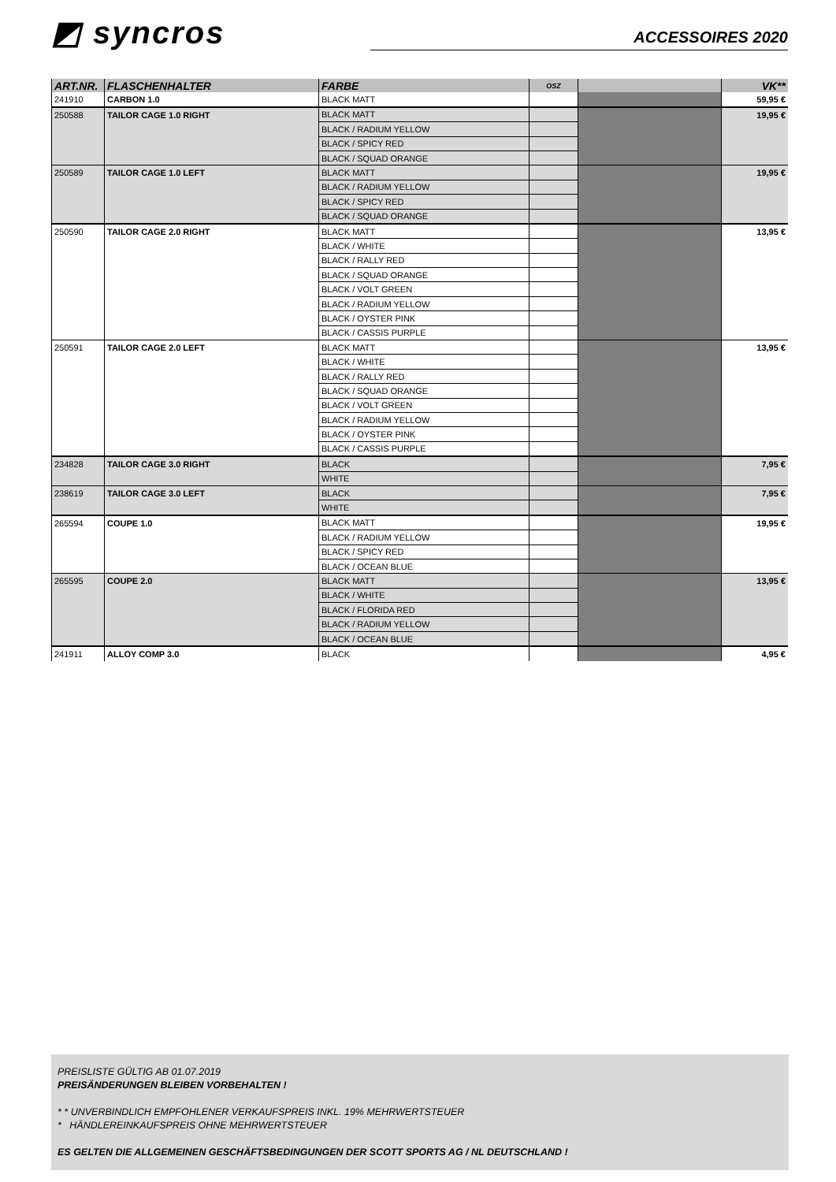◩ syncros
ACCESSOIRES 2020
| ART.NR. | FLASCHENHALTER | FARBE | OSZ | | VK** |
| --- | --- | --- | --- | --- | --- |
| 241910 | CARBON 1.0 | BLACK MATT | | | 59,95 € |
| 250588 | TAILOR CAGE 1.0 RIGHT | BLACK MATT | | | 19,95 € |
| | | BLACK / RADIUM YELLOW | | | |
| | | BLACK / SPICY RED | | | |
| | | BLACK / SQUAD ORANGE | | | |
| 250589 | TAILOR CAGE 1.0 LEFT | BLACK MATT | | | 19,95 € |
| | | BLACK / RADIUM YELLOW | | | |
| | | BLACK / SPICY RED | | | |
| | | BLACK / SQUAD ORANGE | | | |
| 250590 | TAILOR CAGE 2.0 RIGHT | BLACK MATT | | | 13,95 € |
| | | BLACK / WHITE | | | |
| | | BLACK / RALLY RED | | | |
| | | BLACK / SQUAD ORANGE | | | |
| | | BLACK / VOLT GREEN | | | |
| | | BLACK / RADIUM YELLOW | | | |
| | | BLACK / OYSTER PINK | | | |
| | | BLACK / CASSIS PURPLE | | | |
| 250591 | TAILOR CAGE 2.0 LEFT | BLACK MATT | | | 13,95 € |
| | | BLACK / WHITE | | | |
| | | BLACK / RALLY RED | | | |
| | | BLACK / SQUAD ORANGE | | | |
| | | BLACK / VOLT GREEN | | | |
| | | BLACK / RADIUM YELLOW | | | |
| | | BLACK / OYSTER PINK | | | |
| | | BLACK / CASSIS PURPLE | | | |
| 234828 | TAILOR CAGE 3.0 RIGHT | BLACK | | | 7,95 € |
| | | WHITE | | | |
| 238619 | TAILOR CAGE 3.0 LEFT | BLACK | | | 7,95 € |
| | | WHITE | | | |
| 265594 | COUPE 1.0 | BLACK MATT | | | 19,95 € |
| | | BLACK / RADIUM YELLOW | | | |
| | | BLACK / SPICY RED | | | |
| | | BLACK / OCEAN BLUE | | | |
| 265595 | COUPE 2.0 | BLACK MATT | | | 13,95 € |
| | | BLACK / WHITE | | | |
| | | BLACK / FLORIDA RED | | | |
| | | BLACK / RADIUM YELLOW | | | |
| | | BLACK / OCEAN BLUE | | | |
| 241911 | ALLOY COMP 3.0 | BLACK | | | 4,95 € |
PREISLISTE GÜLTIG AB 01.07.2019
PREISÄNDERUNGEN BLEIBEN VORBEHALTEN !
* * UNVERBINDLICH EMPFOHLENER VERKAUFSPREIS INKL. 19% MEHRWERTSTEUER
* HÄNDLEREINKAUFSPREIS OHNE MEHRWERTSTEUER
ES GELTEN DIE ALLGEMEINEN GESCHÄFTSBEDINGUNGEN DER SCOTT SPORTS AG / NL DEUTSCHLAND !